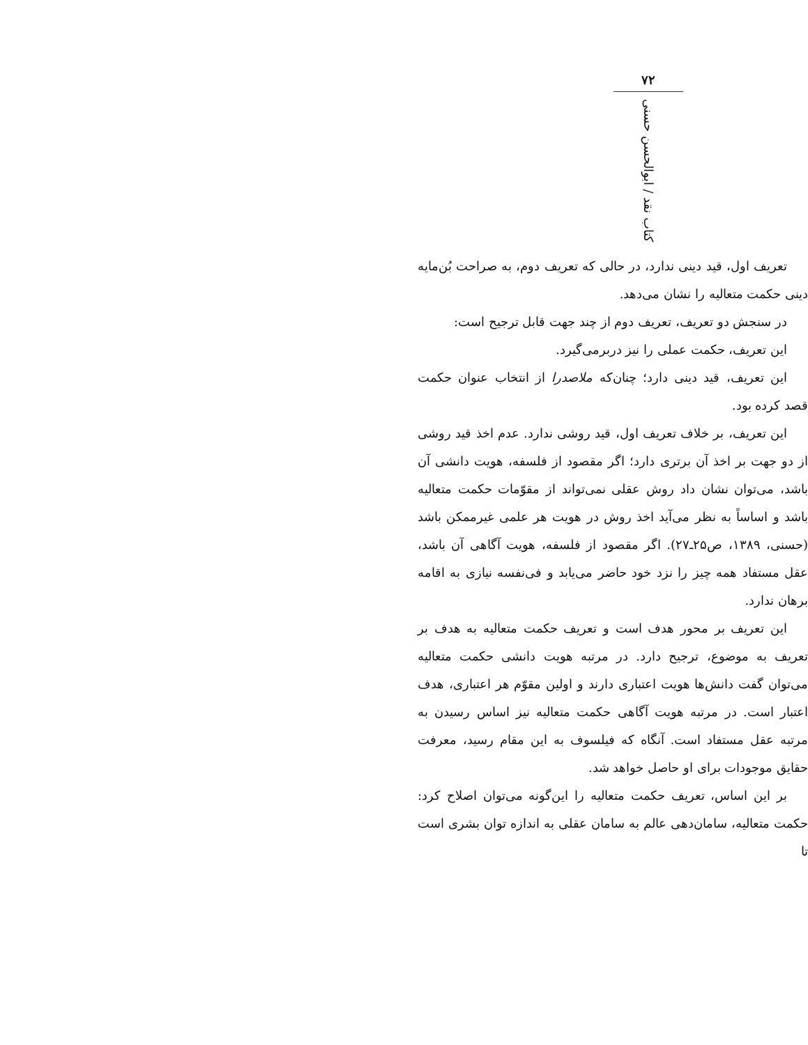تعریف اول، قید دینی ندارد، در حالی که تعریف دوم، به صراحت بُن‌مایه دینی حکمت متعالیه را نشان می‌دهد.
در سنجش دو تعریف، تعریف دوم از چند جهت قابل ترجیح است:
این تعریف، حکمت عملی را نیز دربرمی‌گیرد.
این تعریف، قید دینی دارد؛ چنان‌که ملاصدرا از انتخاب عنوان حکمت قصد کرده بود.
این تعریف، بر خلاف تعریف اول، قید روشی ندارد. عدم اخذ قید روشی از دو جهت بر اخذ آن برتری دارد؛ اگر مقصود از فلسفه، هویت دانشی آن باشد، می‌توان نشان داد روش عقلی نمی‌تواند از مقوّمات حکمت متعالیه باشد و اساساً به نظر می‌آید اخذ روش در هویت هر علمی غیرممکن باشد (حسنی، ۱۳۸۹، ص۲۵ـ۲۷). اگر مقصود از فلسفه، هویت آگاهی آن باشد، عقل مستفاد همه چیز را نزد خود حاضر می‌یابد و فی‌نفسه نیازی به اقامه برهان ندارد.
این تعریف بر محور هدف است و تعریف حکمت متعالیه به هدف بر تعریف به موضوع، ترجیح دارد. در مرتبه هویت دانشی حکمت متعالیه می‌توان گفت دانش‌ها هویت اعتباری دارند و اولین مقوّم هر اعتباری، هدف اعتبار است. در مرتبه هویت آگاهی حکمت متعالیه نیز اساس رسیدن به مرتبه عقل مستفاد است. آنگاه که فیلسوف به این مقام رسید، معرفت حقایق موجودات برای او حاصل خواهد شد.
بر این اساس، تعریف حکمت متعالیه را این‌گونه می‌توان اصلاح کرد: حکمت متعالیه، سامان‌دهی عالم به سامان عقلی به اندازه توان بشری است تا
۷۲
کتاب نقد / ابوالحسن حسنی